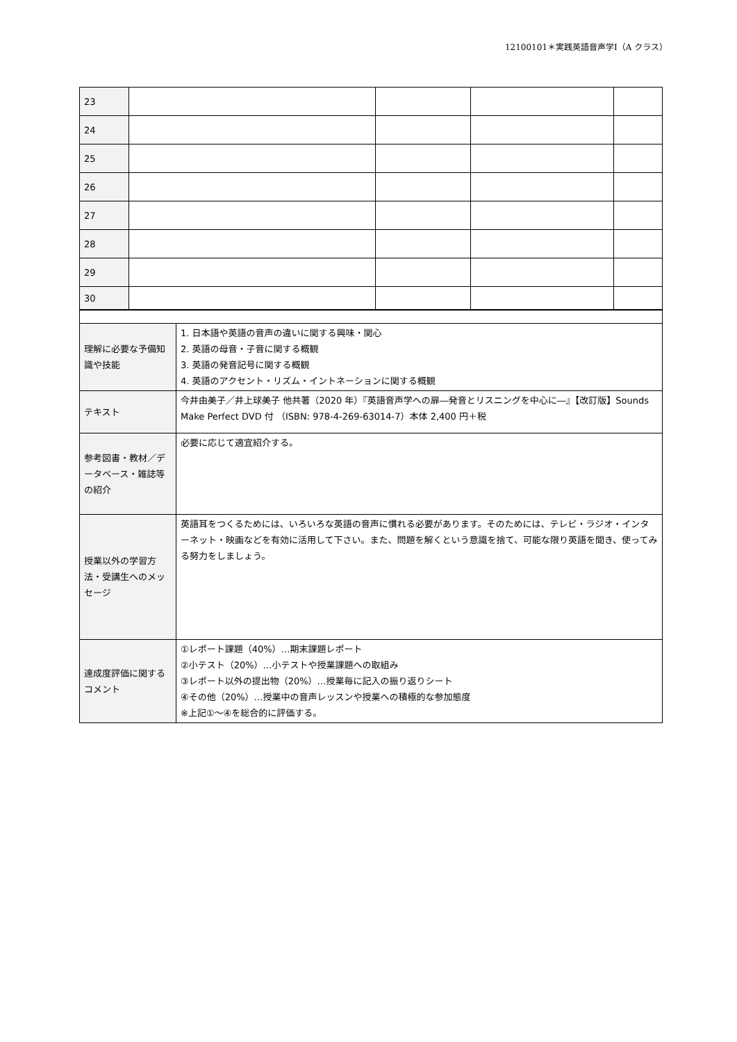12100101＊実践英語音声学Ⅰ（A クラス）
| 23 | | | | |
| 24 | | | | |
| 25 | | | | |
| 26 | | | | |
| 27 | | | | |
| 28 | | | | |
| 29 | | | | |
| 30 | | | | |
| 理解に必要な予備知識や技能 | 1. 日本語や英語の音声の違いに関する興味・関心 2. 英語の母音・子音に関する概観 3. 英語の発音記号に関する概観 4. 英語のアクセント・リズム・イントネーションに関する概観 |
| テキスト | 今井由美子／井上球美子 他共著（2020 年）『英語音声学への扉―発音とリスニングを中心に―』【改訂版】Sounds Make Perfect DVD 付 （ISBN: 978-4-269-63014-7）本体 2,400 円＋税 |
| 参考図書・教材／データベース・雑誌等の紹介 | 必要に応じて適宜紹介する。 |
| 授業以外の学習方法・受講生へのメッセージ | 英語耳をつくるためには、いろいろな英語の音声に慣れる必要があります。そのためには、テレビ・ラジオ・インターネット・映画などを有効に活用して下さい。また、問題を解くという意識を捨て、可能な限り英語を聞き、使ってみる努力をしましょう。 |
| 達成度評価に関するコメント | ①レポート課題（40%）…期末課題レポート ②小テスト（20%）…小テストや授業課題への取組み ③レポート以外の提出物（20%）…授業毎に記入の振り返りシート ④その他（20%）…授業中の音声レッスンや授業への積極的な参加態度 ※上記①～④を総合的に評価する。 |